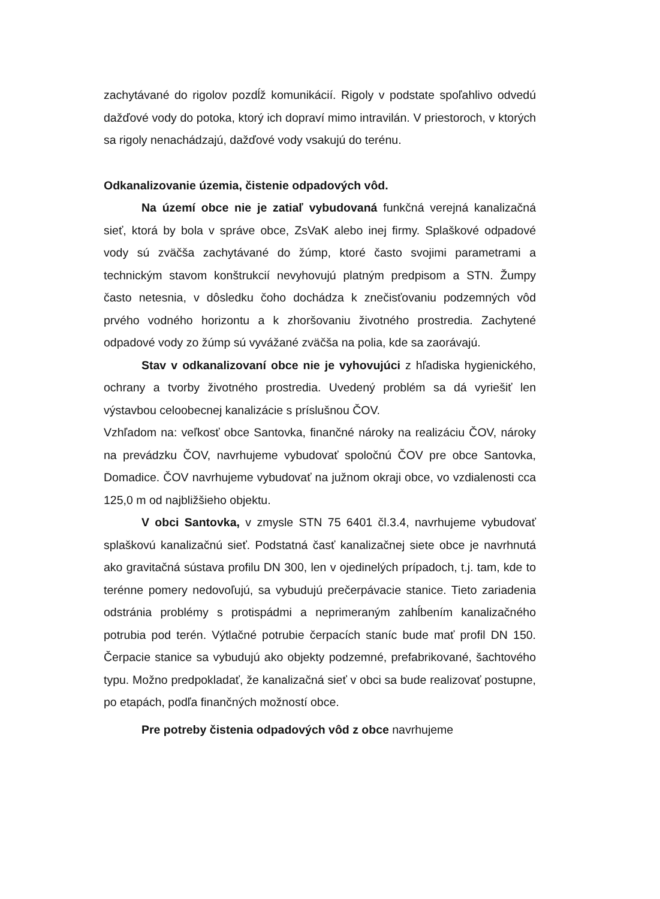zachytávané do rigolov pozdĺž komunikácií. Rigoly v podstate spoľahlivo odvedú dažďové vody do potoka, ktorý ich dopraví mimo intravilán. V priestoroch, v ktorých sa rigoly nenachádzajú, dažďové vody vsakujú do terénu.
Odkanalizovanie územia, čistenie odpadových vôd.
Na území obce nie je zatiaľ vybudovaná funkčná verejná kanalizačná sieť, ktorá by bola v správe obce, ZsVaK alebo inej firmy. Splaškové odpadové vody sú zväčša zachytávané do žúmp, ktoré často svojimi parametrami a technickým stavom konštrukcií nevyhovujú platným predpisom a STN. Žumpy často netesnia, v dôsledku čoho dochádza k znečisťovaniu podzemných vôd prvého vodného horizontu a k zhoršovaniu životného prostredia. Zachytené odpadové vody zo žúmp sú vyvážané zväčša na polia, kde sa zaorávajú.
Stav v odkanalizovaní obce nie je vyhovujúci z hľadiska hygienického, ochrany a tvorby životného prostredia. Uvedený problém sa dá vyriešiť len výstavbou celoobecnej kanalizácie s príslušnou ČOV.
Vzhľadom na: veľkosť obce Santovka, finančné nároky na realizáciu ČOV, nároky na prevádzku ČOV, navrhujeme vybudovať spoločnú ČOV pre obce Santovka, Domadice. ČOV navrhujeme vybudovať na južnom okraji obce, vo vzdialenosti cca 125,0 m od najbližšieho objektu.
V obci Santovka, v zmysle STN 75 6401 čl.3.4, navrhujeme vybudovať splaškovú kanalizačnú sieť. Podstatná časť kanalizačnej siete obce je navrhnutá ako gravitačná sústava profilu DN 300, len v ojedinelých prípadoch, t.j. tam, kde to terénne pomery nedovoľujú, sa vybudujú prečerpávacie stanice. Tieto zariadenia odstránia problémy s protispádmi a neprimeraným zahĺbením kanalizačného potrubia pod terén. Výtlačné potrubie čerpacích staníc bude mať profil DN 150. Čerpacie stanice sa vybudujú ako objekty podzemné, prefabrikované, šachtového typu. Možno predpokladať, že kanalizačná sieť v obci sa bude realizovať postupne, po etapách, podľa finančných možností obce.
Pre potreby čistenia odpadových vôd z obce navrhujeme